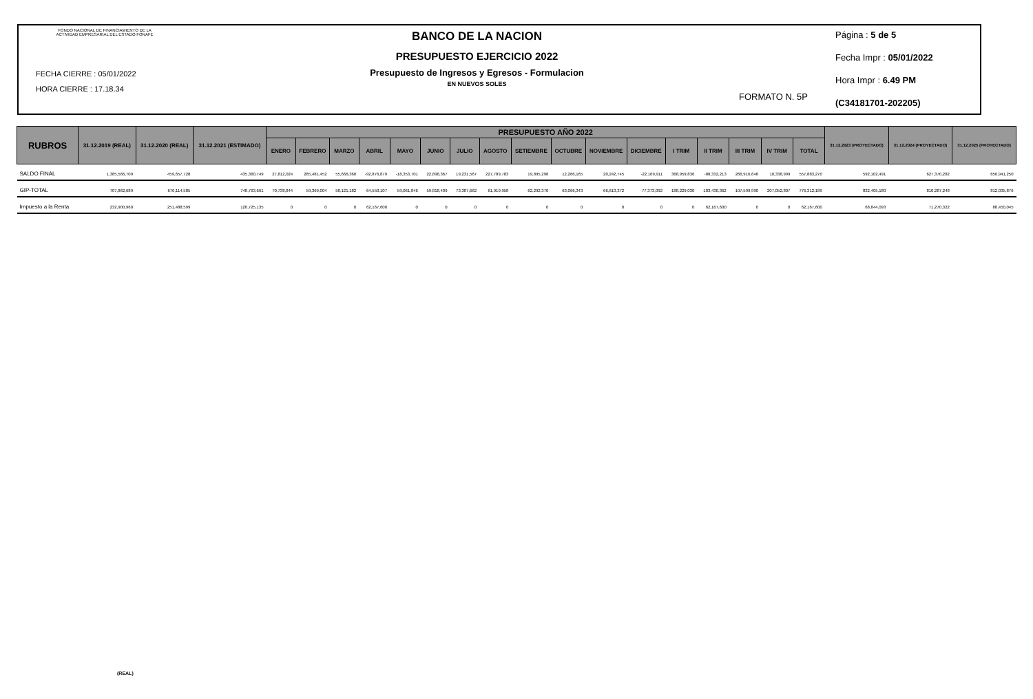FONDO NACIONAL DE FINANCIAMIENTO DE LA ACTIVIDAD EMPRESARIAL DEL ESTADO FONAFE
FECHA CIERRE : 05/01/2022
HORA CIERRE : 17.18.34
BANCO DE LA NACION
PRESUPUESTO EJERCICIO 2022
Presupuesto de Ingresos y Egresos - Formulacion
EN NUEVOS SOLES
FORMATO N. 5P
Página : 5 de 5
Fecha Impr : 05/01/2022
Hora Impr : 6.49 PM
(C34181701-202205)
| RUBROS | 31.12.2019 (REAL) | 31.12.2020 (REAL) | 31.12.2021 (ESTIMADO) | PRESUPUESTO AÑO 2022 | | | | | | | | | | | | | | | | | 31.12.2023 (PROYECTADO) | 31.12.2024 (PROYECTADO) | 31.12.2025 (PROYECTADO) |
| --- | --- | --- | --- | --- | --- | --- | --- | --- | --- | --- | --- | --- | --- | --- | --- | --- | --- | --- | --- | --- | --- | --- | --- |
| | | | | ENERO | FEBRERO | MARZO | ABRIL | MAYO | JUNIO | JULIO | AGOSTO | SETIEMBRE | OCTUBRE | NOVIEMBRE | DICIEMBRE | I TRIM | II TRIM | III TRIM | IV TRIM | TOTAL | | | |
| SALDO FINAL | 1,385,566,709 | 459,657,728 | 435,360,749 | 27,812,024 | 285,481,452 | 55,666,360 | -92,876,879 | -18,353,701 | 22,898,367 | 19,231,567 | 227,789,783 | 19,895,298 | 12,266,165 | 20,242,745 | -22,169,911 | 368,959,836 | -88,332,213 | 266,916,648 | 10,338,999 | 557,883,270 | 592,102,491 | 627,370,282 | 656,941,250 |
| GIP-TOTAL | 707,862,689 | 676,114,585 | 748,763,661 | 70,738,844 | 59,369,004 | 58,121,182 | 64,550,107 | 59,061,846 | 59,818,409 | 73,387,662 | 61,919,958 | 62,292,370 | 63,066,343 | 66,613,372 | 77,373,092 | 188,229,030 | 183,430,362 | 197,599,990 | 207,052,807 | 776,312,189 | 832,405,180 | 810,287,248 | 812,035,876 |
| Impuesto a la Renta | 232,900,960 | 251,488,599 | 120,725,135 | 0 | 0 | 0 | 62,167,600 | 0 | 0 | 0 | 0 | 0 | 0 | 0 | 0 | 0 | 62,167,600 | 0 | 0 | 62,167,600 | 68,844,093 | 71,270,322 | 88,450,045 |
(REAL)